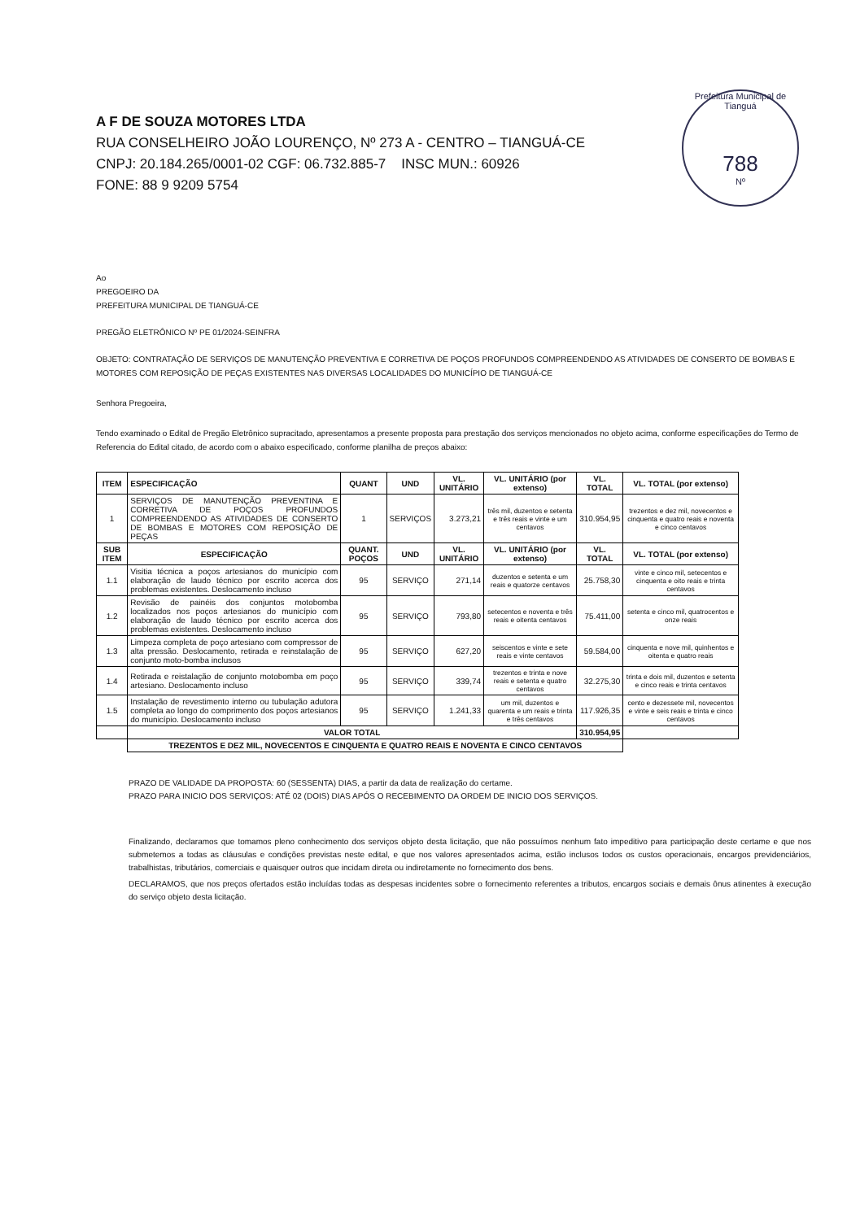Prefeitura Municipal de Tianguá
788
Nº
A F DE SOUZA MOTORES LTDA
RUA CONSELHEIRO JOÃO LOURENÇO, Nº 273 A - CENTRO – TIANGUÁ-CE
CNPJ: 20.184.265/0001-02 CGF: 06.732.885-7 INSC MUN.: 60926
FONE: 88 9 9209 5754
Ao
PREGOEIRO DA
PREFEITURA MUNICIPAL DE TIANGUÁ-CE
PREGÃO ELETRÔNICO Nº PE 01/2024-SEINFRA
OBJETO: CONTRATAÇÃO DE SERVIÇOS DE MANUTENÇÃO PREVENTIVA E CORRETIVA DE POÇOS PROFUNDOS COMPREENDENDO AS ATIVIDADES DE CONSERTO DE BOMBAS E MOTORES COM REPOSIÇÃO DE PEÇAS EXISTENTES NAS DIVERSAS LOCALIDADES DO MUNICÍPIO DE TIANGUÁ-CE
Senhora Pregoeira,
Tendo examinado o Edital de Pregão Eletrônico supracitado, apresentamos a presente proposta para prestação dos serviços mencionados no objeto acima, conforme especificações do Termo de Referencia do Edital citado, de acordo com o abaixo especificado, conforme planilha de preços abaixo:
| ITEM | ESPECIFICAÇÃO | QUANT | UND | VL. UNITÁRIO | VL. UNITÁRIO (por extenso) | VL. TOTAL | VL. TOTAL (por extenso) |
| --- | --- | --- | --- | --- | --- | --- | --- |
| 1 | SERVIÇOS DE MANUTENÇÃO PREVENTINA E CORRETIVA DE POÇOS PROFUNDOS COMPREENDENDO AS ATIVIDADES DE CONSERTO DE BOMBAS E MOTORES COM REPOSIÇÃO DE PEÇAS | 1 | SERVIÇOS | 3.273,21 | três mil, duzentos e setenta e três reais e vinte e um centavos | 310.954,95 | trezentos e dez mil, novecentos e cinquenta e quatro reais e noventa e cinco centavos |
| SUB ITEM | ESPECIFICAÇÃO | QUANT. POÇOS | UND | VL. UNITÁRIO | VL. UNITÁRIO (por extenso) | VL. TOTAL | VL. TOTAL (por extenso) |
| 1.1 | Visitia técnica a poços artesianos do município com elaboração de laudo técnico por escrito acerca dos problemas existentes. Deslocamento incluso | 95 | SERVIÇO | 271,14 | duzentos e setenta e um reais e quatorze centavos | 25.758,30 | vinte e cinco mil, setecentos e cinquenta e oito reais e trinta centavos |
| 1.2 | Revisão de painéis dos conjuntos motobomba localizados nos poços artesianos do município com elaboração de laudo técnico por escrito acerca dos problemas existentes. Deslocamento incluso | 95 | SERVIÇO | 793,80 | setecentos e noventa e três reais e oitenta centavos | 75.411,00 | setenta e cinco mil, quatrocentos e onze reais |
| 1.3 | Limpeza completa de poço artesiano com compressor de alta pressão. Deslocamento, retirada e reinstalação de conjunto moto-bomba inclusos | 95 | SERVIÇO | 627,20 | seiscentos e vinte e sete reais e vinte centavos | 59.584,00 | cinquenta e nove mil, quinhentos e oitenta e quatro reais |
| 1.4 | Retirada e reistalação de conjunto motobomba em poço artesiano. Deslocamento incluso | 95 | SERVIÇO | 339,74 | trezentos e trinta e nove reais e setenta e quatro centavos | 32.275,30 | trinta e dois mil, duzentos e setenta e cinco reais e trinta centavos |
| 1.5 | Instalação de revestimento interno ou tubulação adutora completa ao longo do comprimento dos poços artesianos do município. Deslocamento incluso | 95 | SERVIÇO | 1.241,33 | um mil, duzentos e quarenta e um reais e trinta e três centavos | 117.926,35 | cento e dezessete mil, novecentos e vinte e seis reais e trinta e cinco centavos |
| | VALOR TOTAL | | | | | 310.954,95 | |
| | TREZENTOS E DEZ MIL, NOVECENTOS E CINQUENTA E QUATRO REAIS E NOVENTA E CINCO CENTAVOS | | | | | | |
PRAZO DE VALIDADE DA PROPOSTA: 60 (SESSENTA) DIAS, a partir da data de realização do certame.
PRAZO PARA INICIO DOS SERVIÇOS: ATÉ 02 (DOIS) DIAS APÓS O RECEBIMENTO DA ORDEM DE INICIO DOS SERVIÇOS.
Finalizando, declaramos que tomamos pleno conhecimento dos serviços objeto desta licitação, que não possuímos nenhum fato impeditivo para participação deste certame e que nos submetemos a todas as cláusulas e condições previstas neste edital, e que nos valores apresentados acima, estão inclusos todos os custos operacionais, encargos previdenciários, trabalhistas, tributários, comerciais e quaisquer outros que incidam direta ou indiretamente no fornecimento dos bens.
DECLARAMOS, que nos preços ofertados estão incluídas todas as despesas incidentes sobre o fornecimento referentes a tributos, encargos sociais e demais ônus atinentes à execução do serviço objeto desta licitação.